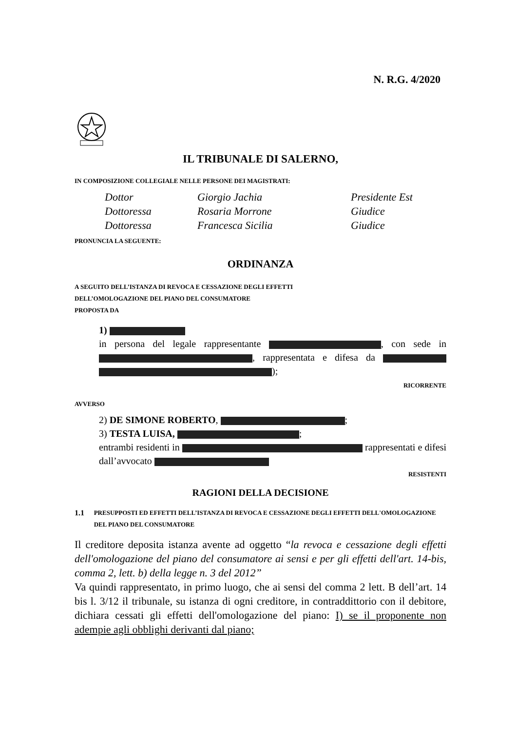N. R.G. 4/2020
IL TRIBUNALE DI SALERNO,
IN COMPOSIZIONE COLLEGIALE NELLE PERSONE DEI MAGISTRATI:
| Dottor | Giorgio Jachia | Presidente Est |
| Dottoressa | Rosaria Morrone | Giudice |
| Dottoressa | Francesca Sicilia | Giudice |
PRONUNCIA LA SEGUENTE:
ORDINANZA
A SEGUITO DELL’ISTANZA DI REVOCA E CESSAZIONE DEGLI EFFETTI
DELL’OMOLOGAZIONE DEL PIANO DEL CONSUMATORE
PROPOSTA DA
1)
in persona del legale rappresentante , con sede in , rappresentata e difesa da );
RICORRENTE
AVVERSO
2) DE SIMONE ROBERTO, ;
3) TESTA LUISA, ;
entrambi residenti in rappresentati e difesi dall’avvocato
RESISTENTI
RAGIONI DELLA DECISIONE
1.1 PRESUPPOSTI ED EFFETTI DELL’ISTANZA DI REVOCA E CESSAZIONE DEGLI EFFETTI DELL'OMOLOGAZIONE DEL PIANO DEL CONSUMATORE
Il creditore deposita istanza avente ad oggetto “la revoca e cessazione degli effetti dell'omologazione del piano del consumatore ai sensi e per gli effetti dell'art. 14-bis, comma 2, lett. b) della legge n. 3 del 2012”
Va quindi rappresentato, in primo luogo, che ai sensi del comma 2 lett. B dell’art. 14 bis l. 3/12 il tribunale, su istanza di ogni creditore, in contraddittorio con il debitore, dichiara cessati gli effetti dell'omologazione del piano: I) se il proponente non adempie agli obblighi derivanti dal piano;